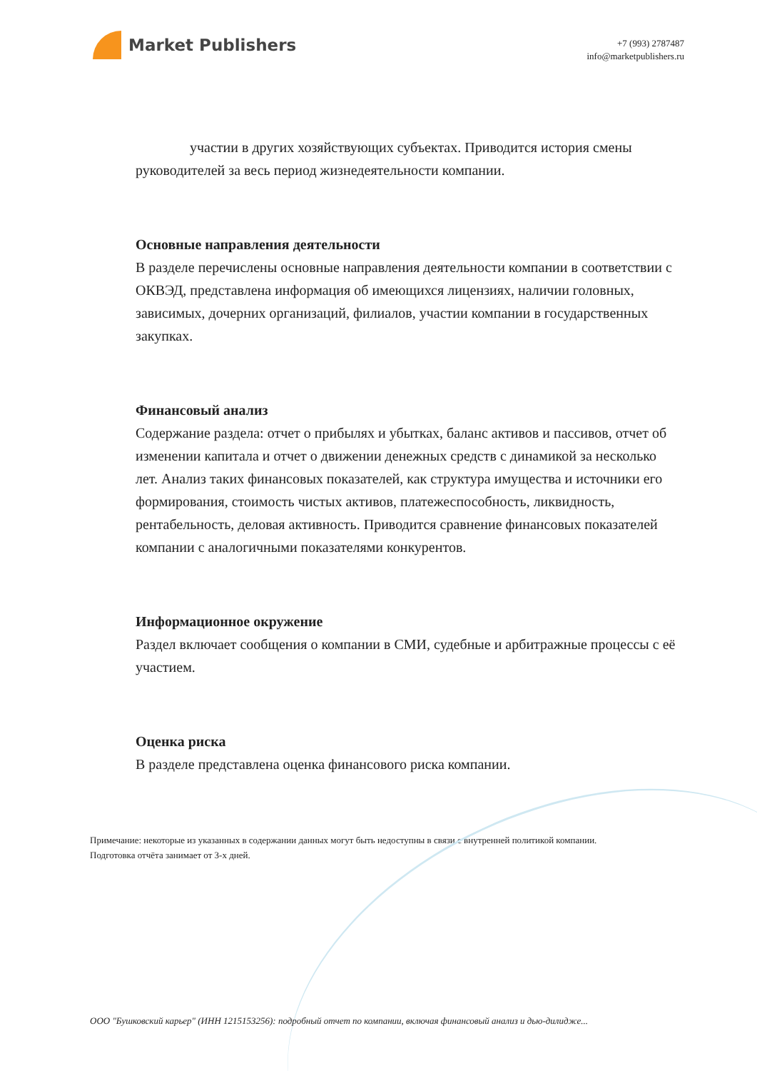Market Publishers
+7 (993) 2787487
info@marketpublishers.ru
участии в других хозяйствующих субъектах. Приводится история смены руководителей за весь период жизнедеятельности компании.
Основные направления деятельности
В разделе перечислены основные направления деятельности компании в соответствии с ОКВЭД, представлена информация об имеющихся лицензиях, наличии головных, зависимых, дочерних организаций, филиалов, участии компании в государственных закупках.
Финансовый анализ
Содержание раздела: отчет о прибылях и убытках, баланс активов и пассивов, отчет об изменении капитала и отчет о движении денежных средств с динамикой за несколько лет. Анализ таких финансовых показателей, как структура имущества и источники его формирования, стоимость чистых активов, платежеспособность, ликвидность, рентабельность, деловая активность. Приводится сравнение финансовых показателей компании с аналогичными показателями конкурентов.
Информационное окружение
Раздел включает сообщения о компании в СМИ, судебные и арбитражные процессы с её участием.
Оценка риска
В разделе представлена оценка финансового риска компании.
Примечание: некоторые из указанных в содержании данных могут быть недоступны в связи с внутренней политикой компании.
Подготовка отчёта занимает от 3-х дней.
ООО "Бушковский карьер" (ИНН 1215153256): подробный отчет по компании, включая финансовый анализ и дью-дилидже...